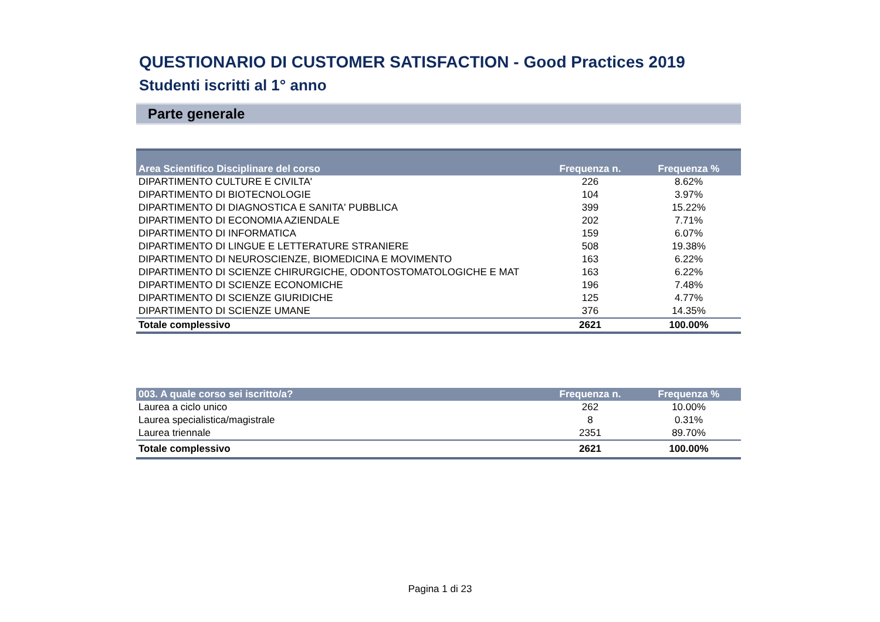QUESTIONARIO DI CUSTOMER SATISFACTION - Good Practices 2019
Studenti iscritti al 1° anno
Parte generale
| Area Scientifico Disciplinare del corso | Frequenza n. | Frequenza % |
| --- | --- | --- |
| DIPARTIMENTO CULTURE E CIVILTA' | 226 | 8.62% |
| DIPARTIMENTO DI BIOTECNOLOGIE | 104 | 3.97% |
| DIPARTIMENTO DI DIAGNOSTICA E SANITA' PUBBLICA | 399 | 15.22% |
| DIPARTIMENTO DI ECONOMIA AZIENDALE | 202 | 7.71% |
| DIPARTIMENTO DI INFORMATICA | 159 | 6.07% |
| DIPARTIMENTO DI LINGUE E LETTERATURE STRANIERE | 508 | 19.38% |
| DIPARTIMENTO DI NEUROSCIENZE, BIOMEDICINA E MOVIMENTO | 163 | 6.22% |
| DIPARTIMENTO DI SCIENZE CHIRURGICHE, ODONTOSTOMATOLOGICHE E MAT | 163 | 6.22% |
| DIPARTIMENTO DI SCIENZE ECONOMICHE | 196 | 7.48% |
| DIPARTIMENTO DI SCIENZE GIURIDICHE | 125 | 4.77% |
| DIPARTIMENTO DI SCIENZE UMANE | 376 | 14.35% |
| Totale complessivo | 2621 | 100.00% |
| 003. A quale corso sei iscritto/a? | Frequenza n. | Frequenza % |
| --- | --- | --- |
| Laurea a ciclo unico | 262 | 10.00% |
| Laurea specialistica/magistrale | 8 | 0.31% |
| Laurea triennale | 2351 | 89.70% |
| Totale complessivo | 2621 | 100.00% |
Pagina 1 di 23